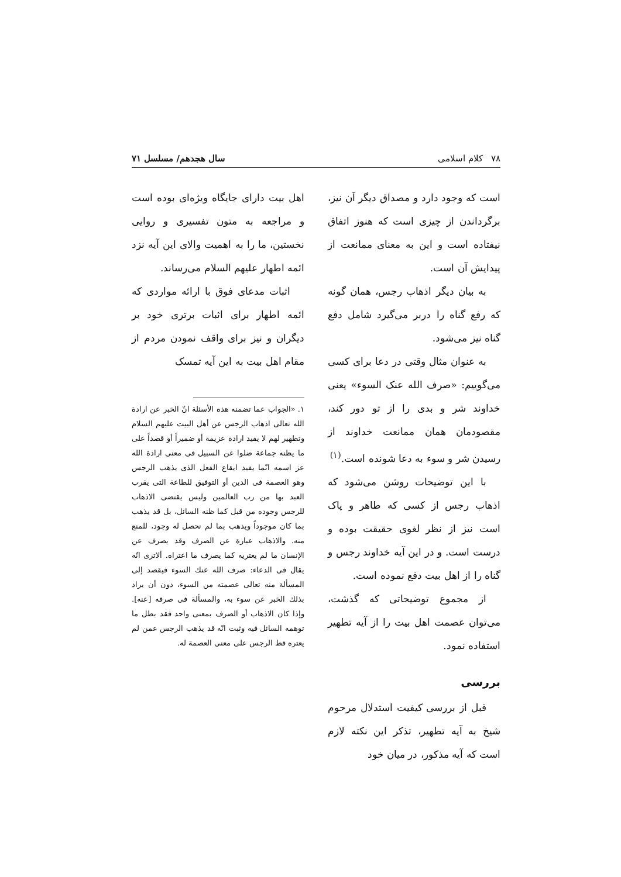۷۸ کلام اسلامی سال هجدهم/ مسلسل ۷۱
است که وجود دارد و مصداق دیگر آن نیز، برگرداندن از چیزی است که هنوز اتفاق نیفتاده است و این به معنای ممانعت از پیدایش آن است.
به بیان دیگر اذهاب رجس، همان گونه که رفع گناه را دربر می‌گیرد شامل دفع گناه نیز می‌شود.
به عنوان مثال وقتی در دعا برای کسی می‌گوییم: «صرف الله عنک السوء» یعنی خداوند شر و بدی را از تو دور کند، مقصودمان همان ممانعت خداوند از رسیدن شر و سوء به دعا شونده است.<sup>(۱)</sup>
با این توضیحات روشن می‌شود که اذهاب رجس از کسی که طاهر و پاک است نیز از نظر لغوی حقیقت بوده و درست است. و در این آیه خداوند رجس و گناه را از اهل بیت دفع نموده است.
از مجموع توضیحاتی که گذشت، می‌توان عصمت اهل بیت را از آیه تطهیر استفاده نمود.
بررسی
قبل از بررسی کیفیت استدلال مرحوم شیخ به آیه تطهیر، تذکر این نکته لازم است که آیه مذکور، در میان خود
اهل بیت دارای جایگاه ویژه‌ای بوده است و مراجعه به متون تفسیری و روایی نخستین، ما را به اهمیت والای این آیه نزد ائمه اطهار علیهم السلام می‌رساند.
اثبات مدعای فوق با ارائه مواردی که ائمه اطهار برای اثبات برتری خود بر دیگران و نیز برای واقف نمودن مردم از مقام اهل بیت به این آیه تمسک
۱. «الجواب عما تضمنه هذه الأسئلة انّ الخبر عن ارادة الله تعالى اذهاب الرجس عن أهل البيت علیهم السلام وتطهير لهم لا يفيد ارادة عزيمة أو ضميراً أو قصداً على ما يظنه جماعة ضلوا عن السبيل فى معنى ارادة الله عز اسمه انّما يفيد ايقاع الفعل الذى يذهب الرجس وهو العصمة فى الدين أو التوفيق للطاعة التى يقرب العبد بها من رب العالمين وليس يقتضى الاذهاب للرجس وجوده من قبل كما ظنه السائل، بل قد يذهب بما كان موجوداً ويذهب بما لم نحصل له وجود، للمنع منه. والاذهاب عبارة عن الصرف وقد يصرف عن الإنسان ما لم يعتريه كما يصرف ما اعتراه. ألاترى انّه يقال فى الدعاء: صرف الله عنك السوء فيقصد إلى المسألة منه تعالى عصمته من السوء، دون أن يراد بذلك الخبر عن سوء به، والمسألة فى صرفه [عنه]. وإذا كان الاذهاب أو الصرف بمعنى واحد فقد بطل ما توهمه السائل فيه وثبت انّه قد يذهب الرجس عمن لم يعتره قط الرجس على معنى العصمة له.